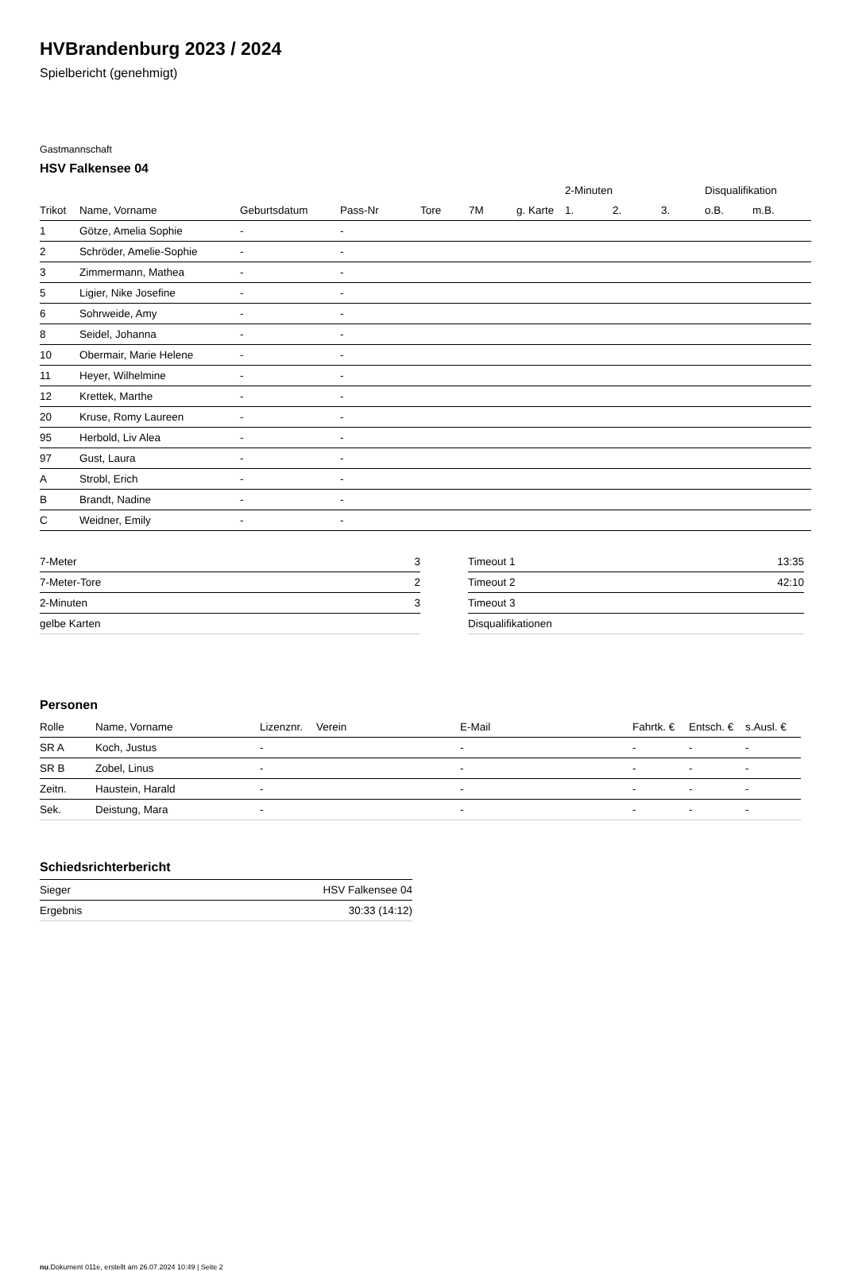HVBrandenburg 2023 / 2024
Spielbericht (genehmigt)
Gastmannschaft
HSV Falkensee 04
| | | | | | | | 2-Minuten | | | Disqualifikation | |
| --- | --- | --- | --- | --- | --- | --- | --- | --- | --- | --- | --- |
| Trikot | Name, Vorname | Geburtsdatum | Pass-Nr | Tore | 7M | g. Karte | 1. | 2. | 3. | o.B. | m.B. |
| 1 | Götze, Amelia Sophie | - | - | | | | | | | | |
| 2 | Schröder, Amelie-Sophie | - | - | | | | | | | | |
| 3 | Zimmermann, Mathea | - | - | | | | | | | | |
| 5 | Ligier, Nike Josefine | - | - | | | | | | | | |
| 6 | Sohrweide, Amy | - | - | | | | | | | | |
| 8 | Seidel, Johanna | - | - | | | | | | | | |
| 10 | Obermair, Marie Helene | - | - | | | | | | | | |
| 11 | Heyer, Wilhelmine | - | - | | | | | | | | |
| 12 | Krettek, Marthe | - | - | | | | | | | | |
| 20 | Kruse, Romy Laureen | - | - | | | | | | | | |
| 95 | Herbold, Liv Alea | - | - | | | | | | | | |
| 97 | Gust, Laura | - | - | | | | | | | | |
| A | Strobl, Erich | - | - | | | | | | | | |
| B | Brandt, Nadine | - | - | | | | | | | | |
| C | Weidner, Emily | - | - | | | | | | | | |
| 7-Meter | 3 |
| 7-Meter-Tore | 2 |
| 2-Minuten | 3 |
| gelbe Karten | |
| Timeout 1 | 13:35 |
| Timeout 2 | 42:10 |
| Timeout 3 | |
| Disqualifikationen | |
Personen
| Rolle | Name, Vorname | Lizenznr. | Verein | E-Mail | Fahrtk. € | Entsch. € | s.Ausl. € |
| --- | --- | --- | --- | --- | --- | --- | --- |
| SR A | Koch, Justus | - | | - | - | - | - |
| SR B | Zobel, Linus | - | | - | - | - | - |
| Zeitn. | Haustein, Harald | - | | - | - | - | - |
| Sek. | Deistung, Mara | - | | - | - | - | - |
Schiedsrichterbericht
| Sieger | HSV Falkensee 04 |
| Ergebnis | 30:33 (14:12) |
nu.Dokument 011e, erstellt am 26.07.2024 10:49 | Seite 2